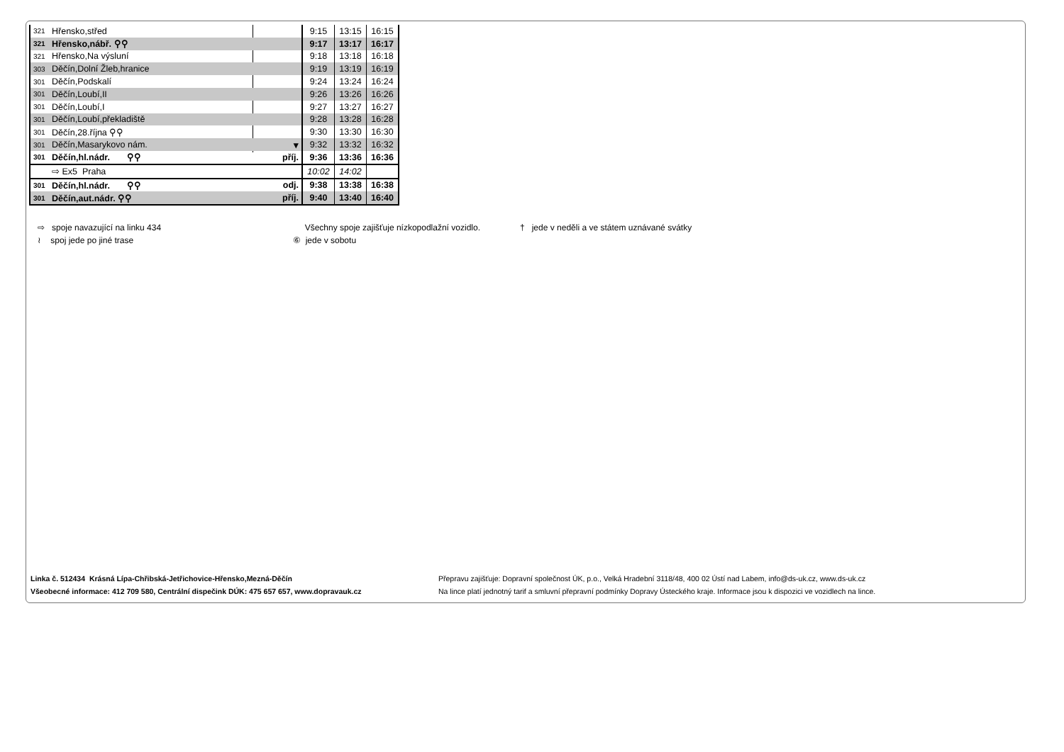| 321 | Hřensko,střed | | 9:15 | 13:15 | 16:15 |
| 321 | Hřensko,nábř. ⚲⚲ | | 9:17 | 13:17 | 16:17 |
| 321 | Hřensko,Na výsluní | | 9:18 | 13:18 | 16:18 |
| 303 | Děčín,Dolní Žleb,hranice | | 9:19 | 13:19 | 16:19 |
| 301 | Děčín,Podskalí | | 9:24 | 13:24 | 16:24 |
| 301 | Děčín,Loubí,II | | 9:26 | 13:26 | 16:26 |
| 301 | Děčín,Loubí,I | | 9:27 | 13:27 | 16:27 |
| 301 | Děčín,Loubí,překladiště | | 9:28 | 13:28 | 16:28 |
| 301 | Děčín,28.října ⚲⚲ | | 9:30 | 13:30 | 16:30 |
| 301 | Děčín,Masarykovo nám. | ▾ | 9:32 | 13:32 | 16:32 |
| 301 | Děčín,hl.nádr. ⚲⚲ | příj. | 9:36 | 13:36 | 16:36 |
| | ⇨ Ex5 Praha | | 10:02 | 14:02 | |
| 301 | Děčín,hl.nádr. ⚲⚲ | odj. | 9:38 | 13:38 | 16:38 |
| 301 | Děčín,aut.nádr. ⚲⚲ | příj. | 9:40 | 13:40 | 16:40 |
⇨ spoje navazující na linku 434
≀ spoj jede po jiné trase
Všechny spoje zajišťuje nízkopodlažní vozidlo.
⑥ jede v sobotu
† jede v neděli a ve státem uznávané svátky
Linka č. 512434 Krásná Lípa-Chřibská-Jetřichovice-Hřensko,Mezná-Děčín
Všeobecné informace: 412 709 580, Centrální dispečink DÚK: 475 657 657, www.dopravauk.cz
Přepravu zajišťuje: Dopravní společnost ÚK, p.o., Velká Hradební 3118/48, 400 02 Ústí nad Labem, info@ds-uk.cz, www.ds-uk.cz
Na lince platí jednotný tarif a smluvní přepravní podmínky Dopravy Ústeckého kraje. Informace jsou k dispozici ve vozidlech na lince.